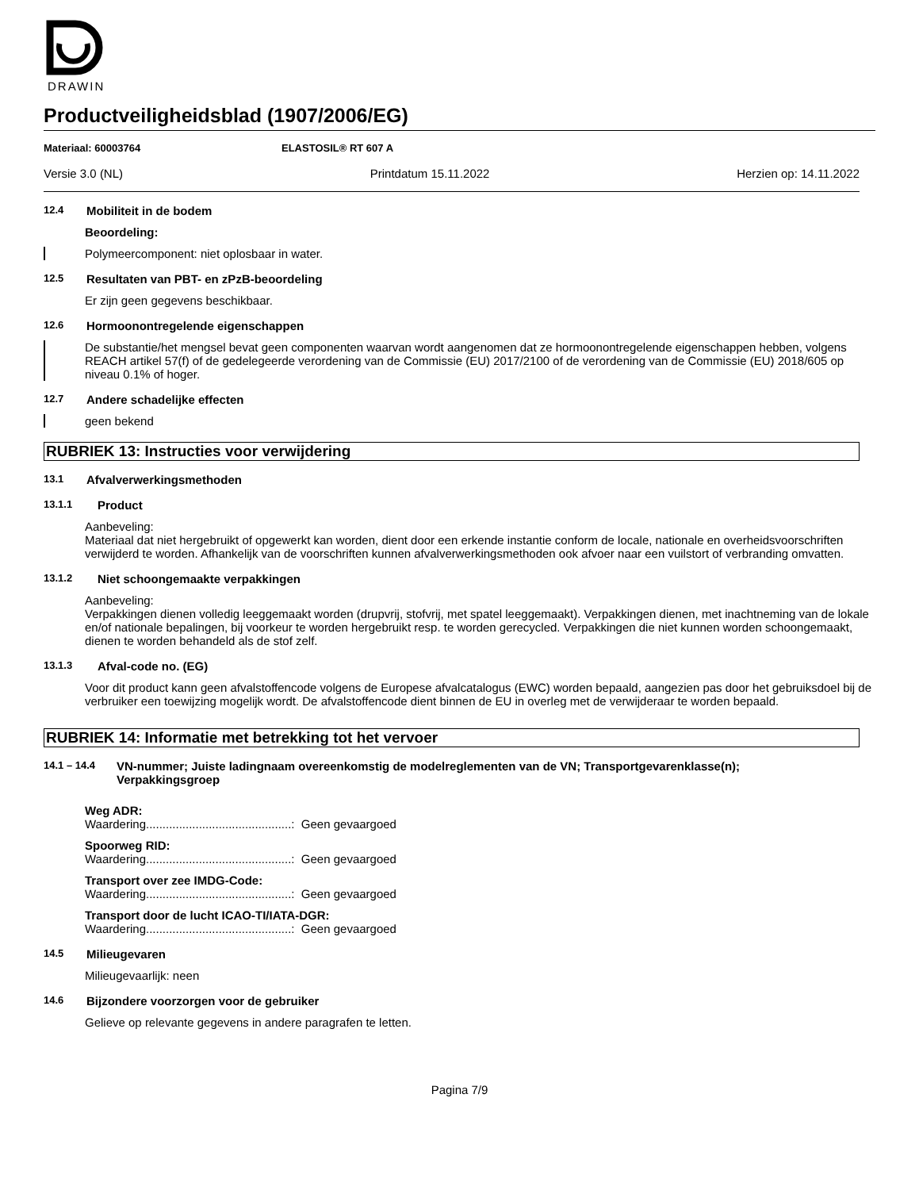DRAWIN
Productveiligheidsblad (1907/2006/EG)
Materiaal: 60003764 ELASTOSIL® RT 607 A
Versie 3.0 (NL) Printdatum 15.11.2022 Herzien op: 14.11.2022
12.4 Mobiliteit in de bodem
Beoordeling:
Polymeercomponent: niet oplosbaar in water.
12.5 Resultaten van PBT- en zPzB-beoordeling
Er zijn geen gegevens beschikbaar.
12.6 Hormoonontregelende eigenschappen
De substantie/het mengsel bevat geen componenten waarvan wordt aangenomen dat ze hormoonontregelende eigenschappen hebben, volgens REACH artikel 57(f) of de gedelegeerde verordening van de Commissie (EU) 2017/2100 of de verordening van de Commissie (EU) 2018/605 op niveau 0.1% of hoger.
12.7 Andere schadelijke effecten
geen bekend
RUBRIEK 13: Instructies voor verwijdering
13.1 Afvalverwerkingsmethoden
13.1.1 Product
Aanbeveling:
Materiaal dat niet hergebruikt of opgewerkt kan worden, dient door een erkende instantie conform de locale, nationale en overheidsvoorschriften verwijderd te worden. Afhankelijk van de voorschriften kunnen afvalverwerkingsmethoden ook afvoer naar een vuilstort of verbranding omvatten.
13.1.2 Niet schoongemaakte verpakkingen
Aanbeveling:
Verpakkingen dienen volledig leeggemaakt worden (drupvrij, stofvrij, met spatel leeggemaakt). Verpakkingen dienen, met inachtneming van de lokale en/of nationale bepalingen, bij voorkeur te worden hergebruikt resp. te worden gerecycled. Verpakkingen die niet kunnen worden schoongemaakt, dienen te worden behandeld als de stof zelf.
13.1.3 Afval-code no. (EG)
Voor dit product kann geen afvalstoffencode volgens de Europese afvalcatalogus (EWC) worden bepaald, aangezien pas door het gebruiksdoel bij de verbruiker een toewijzing mogelijk wordt. De afvalstoffencode dient binnen de EU in overleg met de verwijderaar te worden bepaald.
RUBRIEK 14: Informatie met betrekking tot het vervoer
14.1 – 14.4
VN-nummer; Juiste ladingnaam overeenkomstig de modelreglementen van de VN; Transportgevarenklasse(n); Verpakkingsgroep
Weg ADR:
Waardering............................................: Geen gevaargoed
Spoorweg RID:
Waardering............................................: Geen gevaargoed
Transport over zee IMDG-Code:
Waardering............................................: Geen gevaargoed
Transport door de lucht ICAO-TI/IATA-DGR:
Waardering............................................: Geen gevaargoed
14.5 Milieugevaren
Milieugevaarlijk: neen
14.6 Bijzondere voorzorgen voor de gebruiker
Gelieve op relevante gegevens in andere paragrafen te letten.
Pagina 7/9